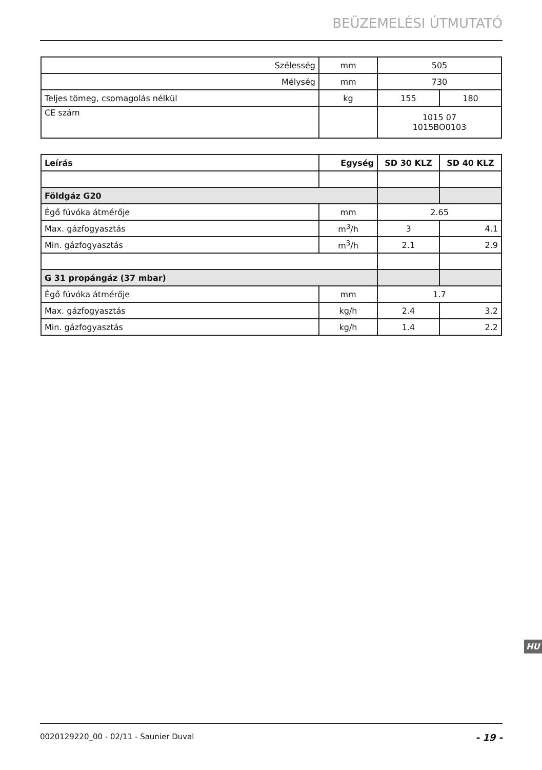BEÜZEMELÉSI ÚTMUTATÓ
| Szélesség | mm | 505 | |
| Mélység | mm | 730 | |
| Teljes tömeg, csomagolás nélkül | kg | 155 | 180 |
| CE szám | | 1015 07 1015BO0103 | |
| Leírás | Egység | SD 30 KLZ | SD 40 KLZ |
| --- | --- | --- | --- |
| Földgáz G20 | | | |
| Égő fúvóka átmérője | mm | 2.65 | |
| Max. gázfogyasztás | m<sup>3</sup>/h | 3 | 4.1 |
| Min. gázfogyasztás | m<sup>3</sup>/h | 2.1 | 2.9 |
| G 31 propángáz (37 mbar) | | | |
| Égő fúvóka átmérője | mm | 1.7 | |
| Max. gázfogyasztás | kg/h | 2.4 | 3.2 |
| Min. gázfogyasztás | kg/h | 1.4 | 2.2 |
HU
0020129220_00 - 02/11 - Saunier Duval - 19 -